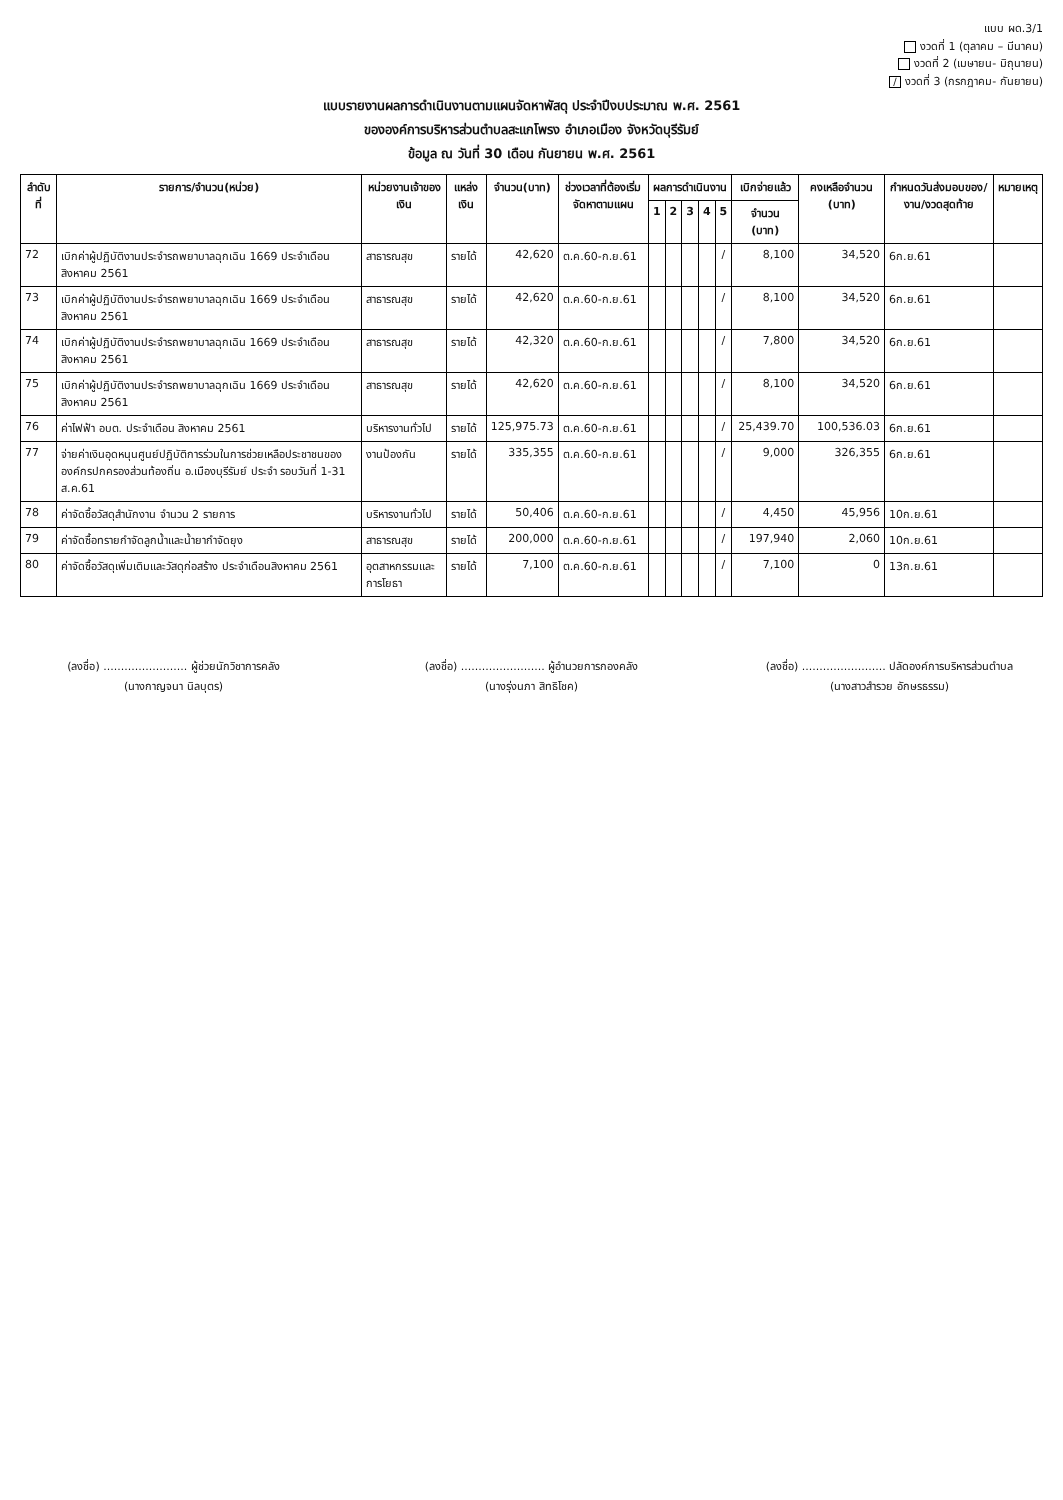แบบ ผด.3/1
งวดที่ 1 (ตุลาคม – มีนาคม)
งวดที่ 2 (เมษายน- มิถุนายน)
/ งวดที่ 3 (กรกฎาคม- กันยายน)
แบบรายงานผลการดำเนินงานตามแผนจัดหาพัสดุ ประจำปีงบประมาณ พ.ศ. 2561
ขององค์การบริหารส่วนตำบลสะแกโพรง อำเภอเมือง จังหวัดบุรีรัมย์
ข้อมูล ณ วันที่ 30 เดือน กันยายน พ.ศ. 2561
| ลำดับที่ | รายการ/จำนวน(หน่วย) | หน่วยงานเจ้าของเงิน | แหล่งเงิน | จำนวน(บาท) | ช่วงเวลาที่ต้องเริ่มจัดหาตามแผน | ผลการดำเนินงาน | | | | | เบิกจ่ายแล้ว | คงเหลือจำนวน (บาท) | กำหนดวันส่งมอบของ/งาน/งวดสุดท้าย | หมายเหตุ |
| --- | --- | --- | --- | --- | --- | --- | --- | --- | --- | --- | --- | --- | --- | --- |
| | | | | | | 1 | 2 | 3 | 4 | 5 | จำนวน (บาท) | | | |
| 72 | เบิกค่าผู้ปฏิบัติงานประจำรถพยาบาลฉุกเฉิน 1669 ประจำเดือนสิงหาคม 2561 | สาธารณสุข | รายได้ | 42,620 | ต.ค.60-ก.ย.61 | | | | | / | 8,100 | 34,520 | 6ก.ย.61 | |
| 73 | เบิกค่าผู้ปฏิบัติงานประจำรถพยาบาลฉุกเฉิน 1669 ประจำเดือนสิงหาคม 2561 | สาธารณสุข | รายได้ | 42,620 | ต.ค.60-ก.ย.61 | | | | | / | 8,100 | 34,520 | 6ก.ย.61 | |
| 74 | เบิกค่าผู้ปฏิบัติงานประจำรถพยาบาลฉุกเฉิน 1669 ประจำเดือนสิงหาคม 2561 | สาธารณสุข | รายได้ | 42,320 | ต.ค.60-ก.ย.61 | | | | | / | 7,800 | 34,520 | 6ก.ย.61 | |
| 75 | เบิกค่าผู้ปฏิบัติงานประจำรถพยาบาลฉุกเฉิน 1669 ประจำเดือนสิงหาคม 2561 | สาธารณสุข | รายได้ | 42,620 | ต.ค.60-ก.ย.61 | | | | | / | 8,100 | 34,520 | 6ก.ย.61 | |
| 76 | ค่าไฟฟ้า อบต. ประจำเดือน สิงหาคม 2561 | บริหารงานทั่วไป | รายได้ | 125,975.73 | ต.ค.60-ก.ย.61 | | | | | / | 25,439.70 | 100,536.03 | 6ก.ย.61 | |
| 77 | จ่ายค่าเงินอุดหนุนศูนย์ปฏิบัติการร่วมในการช่วยเหลือประชาชนขององค์กรปกครองส่วนท้องถิ่น อ.เมืองบุรีรัมย์ ประจำ รอบวันที่ 1-31 ส.ค.61 | งานป้องกัน | รายได้ | 335,355 | ต.ค.60-ก.ย.61 | | | | | / | 9,000 | 326,355 | 6ก.ย.61 | |
| 78 | ค่าจัดซื้อวัสดุสำนักงาน จำนวน 2 รายการ | บริหารงานทั่วไป | รายได้ | 50,406 | ต.ค.60-ก.ย.61 | | | | | / | 4,450 | 45,956 | 10ก.ย.61 | |
| 79 | ค่าจัดซื้อทรายกำจัดลูกน้ำและน้ำยากำจัดยุง | สาธารณสุข | รายได้ | 200,000 | ต.ค.60-ก.ย.61 | | | | | / | 197,940 | 2,060 | 10ก.ย.61 | |
| 80 | ค่าจัดซื้อวัสดุเพิ่มเติมและวัสดุก่อสร้าง ประจำเดือนสิงหาคม 2561 | อุตสาหกรรมและการโยธา | รายได้ | 7,100 | ต.ค.60-ก.ย.61 | | | | | / | 7,100 | 0 | 13ก.ย.61 | |
(ลงชื่อ) ........................ ผู้ช่วยนักวิชาการคลัง
(นางกาญจนา นิลบุตร)
(ลงชื่อ) ........................ ผู้อำนวยการกองคลัง
(นางรุ่งนภา สิทธิโชค)
(ลงชื่อ) ........................ ปลัดองค์การบริหารส่วนตำบล
(นางสาวสำรวย อักษรธรรม)